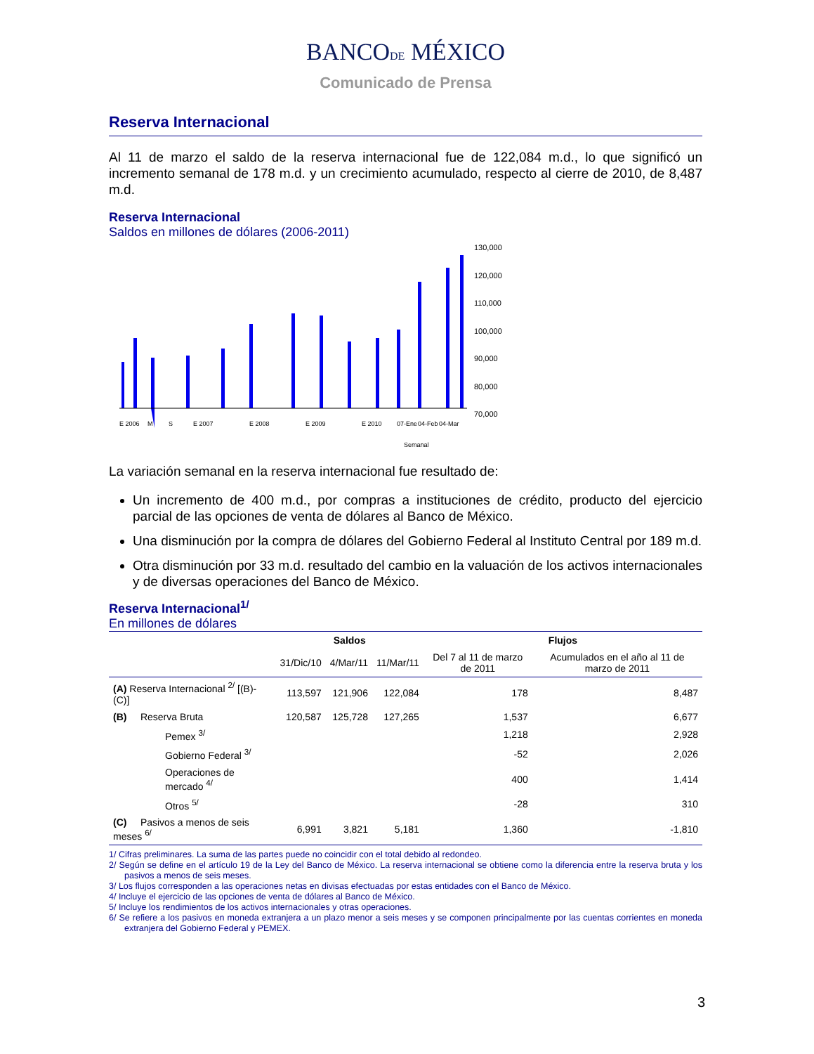BANCODE MÉXICO
Comunicado de Prensa
Reserva Internacional
Al 11 de marzo el saldo de la reserva internacional fue de 122,084 m.d., lo que significó un incremento semanal de 178 m.d. y un crecimiento acumulado, respecto al cierre de 2010, de 8,487 m.d.
Reserva Internacional
Saldos en millones de dólares (2006-2011)
130,000
120,000
110,000
100,000
90,000
80,000
70,000
E 2006
M
S
E 2007
E 2008
E 2009
E 2010
07-Ene
04-Feb
04-Mar
Semanal
La variación semanal en la reserva internacional fue resultado de:
Un incremento de 400 m.d., por compras a instituciones de crédito, producto del ejercicio parcial de las opciones de venta de dólares al Banco de México.
Una disminución por la compra de dólares del Gobierno Federal al Instituto Central por 189 m.d.
Otra disminución por 33 m.d. resultado del cambio en la valuación de los activos internacionales y de diversas operaciones del Banco de México.
Reserva Internacional<sup>1/</sup>
En millones de dólares
| | Saldos | | | Flujos | |
| --- | --- | --- | --- | --- | --- |
| | 31/Dic/10 | 4/Mar/11 | 11/Mar/11 | Del 7 al 11 de marzo de 2011 | Acumulados en el año al 11 de marzo de 2011 |
| (A) Reserva Internacional <sup>2/</sup> [(B)-(C)] | 113,597 | 121,906 | 122,084 | 178 | 8,487 |
| (B) Reserva Bruta | 120,587 | 125,728 | 127,265 | 1,537 | 6,677 |
| Pemex <sup>3/</sup> | | | | 1,218 | 2,928 |
| Gobierno Federal <sup>3/</sup> | | | | -52 | 2,026 |
| Operaciones de mercado <sup>4/</sup> | | | | 400 | 1,414 |
| Otros <sup>5/</sup> | | | | -28 | 310 |
| (C) Pasivos a menos de seis meses <sup>6/</sup> | 6,991 | 3,821 | 5,181 | 1,360 | -1,810 |
1/ Cifras preliminares. La suma de las partes puede no coincidir con el total debido al redondeo.
2/ Según se define en el artículo 19 de la Ley del Banco de México. La reserva internacional se obtiene como la diferencia entre la reserva bruta y los pasivos a menos de seis meses.
3/ Los flujos corresponden a las operaciones netas en divisas efectuadas por estas entidades con el Banco de México.
4/ Incluye el ejercicio de las opciones de venta de dólares al Banco de México.
5/ Incluye los rendimientos de los activos internacionales y otras operaciones.
6/ Se refiere a los pasivos en moneda extranjera a un plazo menor a seis meses y se componen principalmente por las cuentas corrientes en moneda extranjera del Gobierno Federal y PEMEX.
3